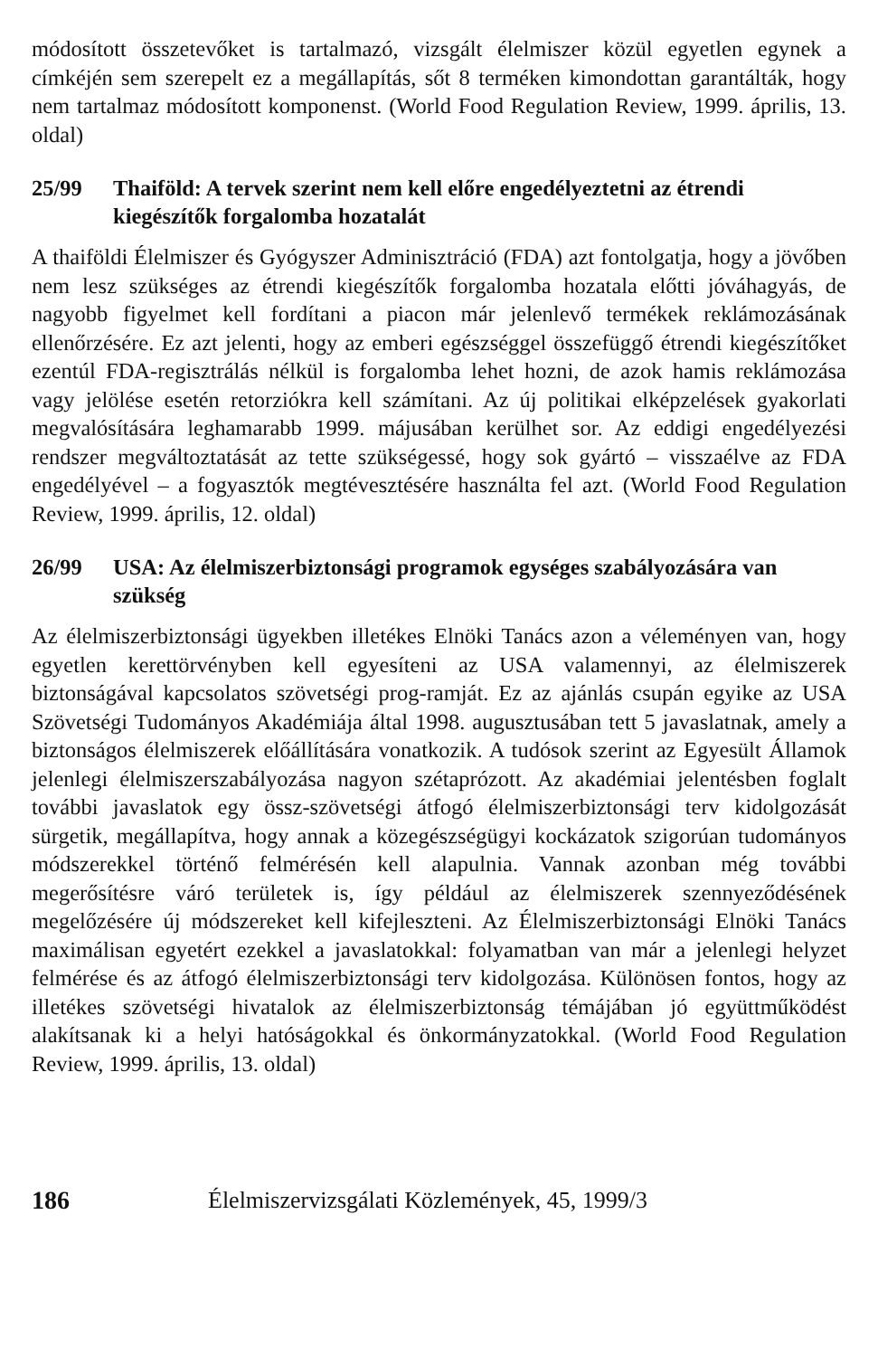módosított összetevőket is tartalmazó, vizsgált élelmiszer közül egyetlen egynek a címkéjén sem szerepelt ez a megállapítás, sőt 8 terméken kimondottan garantálták, hogy nem tartalmaz módosított komponenst. (World Food Regulation Review, 1999. április, 13. oldal)
25/99 Thaiföld: A tervek szerint nem kell előre engedélyeztetni az étrendi kiegészítők forgalomba hozatalát
A thaiföldi Élelmiszer és Gyógyszer Adminisztráció (FDA) azt fontolgatja, hogy a jövőben nem lesz szükséges az étrendi kiegészítők forgalomba hozatala előtti jóváhagyás, de nagyobb figyelmet kell fordítani a piacon már jelenlevő termékek reklámozásának ellenőrzésére. Ez azt jelenti, hogy az emberi egészséggel összefüggő étrendi kiegészítőket ezentúl FDA-regisztrálás nélkül is forgalomba lehet hozni, de azok hamis reklámozása vagy jelölése esetén retorziókra kell számítani. Az új politikai elképzelések gyakorlati megvalósítására leghamarabb 1999. májusában kerülhet sor. Az eddigi engedélyezési rendszer megváltoztatását az tette szükségessé, hogy sok gyártó – visszaélve az FDA engedélyével – a fogyasztók megtévesztésére használta fel azt. (World Food Regulation Review, 1999. április, 12. oldal)
26/99 USA: Az élelmiszerbiztonsági programok egységes szabályozására van szükség
Az élelmiszerbiztonsági ügyekben illetékes Elnöki Tanács azon a véleményen van, hogy egyetlen kerettörvényben kell egyesíteni az USA valamennyi, az élelmiszerek biztonságával kapcsolatos szövetségi prog-ramját. Ez az ajánlás csupán egyike az USA Szövetségi Tudományos Akadémiája által 1998. augusztusában tett 5 javaslatnak, amely a biztonságos élelmiszerek előállítására vonatkozik. A tudósok szerint az Egyesült Államok jelenlegi élelmiszerszabályozása nagyon szétaprózott. Az akadémiai jelentésben foglalt további javaslatok egy össz-szövetségi átfogó élelmiszerbiztonsági terv kidolgozását sürgetik, megállapítva, hogy annak a közegészségügyi kockázatok szigorúan tudományos módszerekkel történő felmérésén kell alapulnia. Vannak azonban még további megerősítésre váró területek is, így például az élelmiszerek szennyeződésének megelőzésére új módszereket kell kifejleszteni. Az Élelmiszerbiztonsági Elnöki Tanács maximálisan egyetért ezekkel a javaslatokkal: folyamatban van már a jelenlegi helyzet felmérése és az átfogó élelmiszerbiztonsági terv kidolgozása. Különösen fontos, hogy az illetékes szövetségi hivatalok az élelmiszerbiztonság témájában jó együttműködést alakítsanak ki a helyi hatóságokkal és önkormányzatokkal. (World Food Regulation Review, 1999. április, 13. oldal)
186 Élelmiszervizsgálati Közlemények, 45, 1999/3